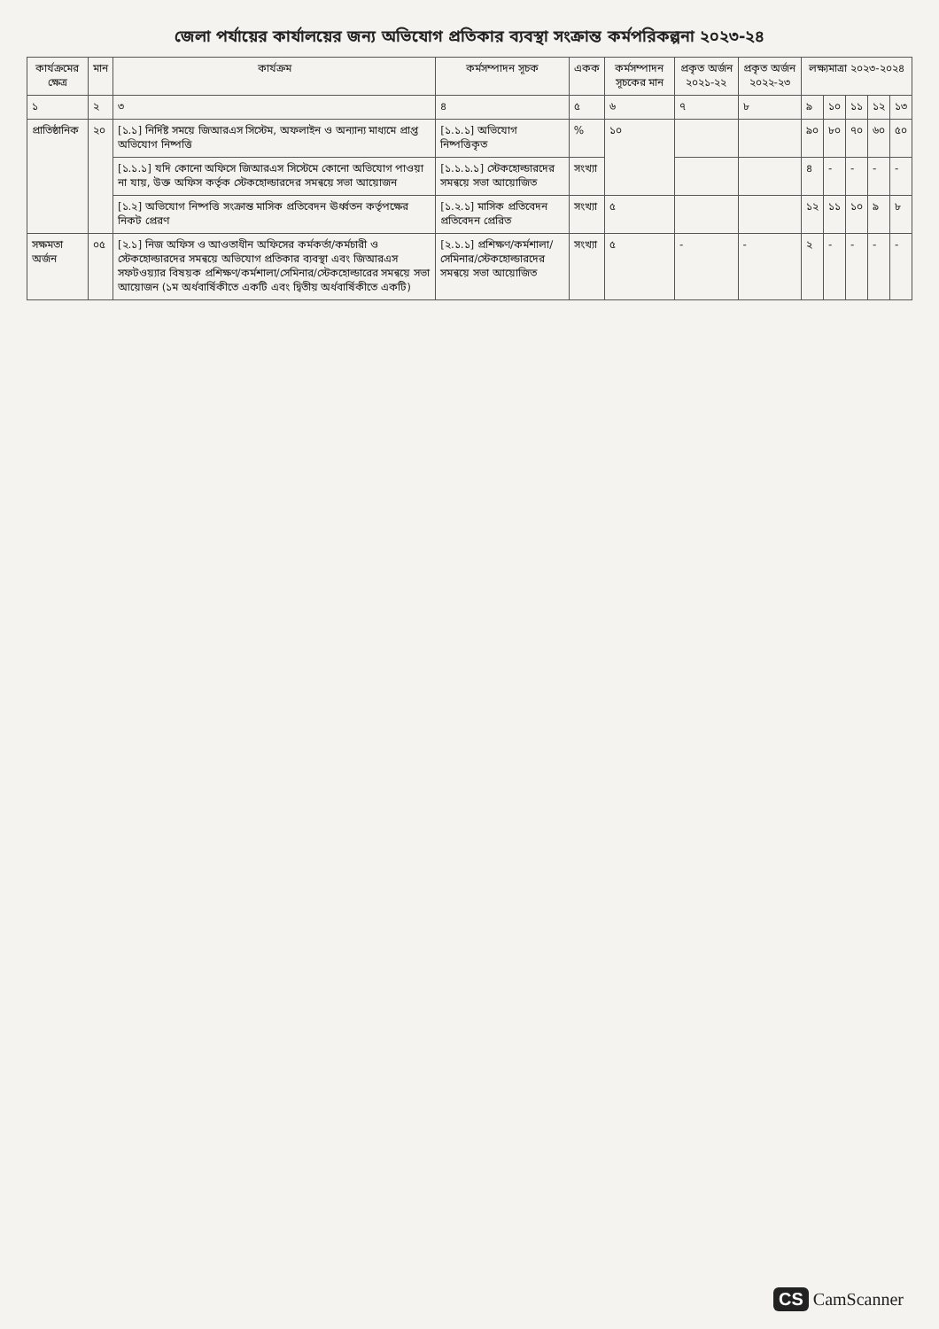জেলা পর্যায়ের কার্যালয়ের জন্য অভিযোগ প্রতিকার ব্যবস্থা সংক্রান্ত কর্মপরিকল্পনা ২০২৩-২৪
| কার্যক্রমের ক্ষেত্র | মান | কার্যক্রম | কর্মসম্পাদন সূচক | একক | কর্মসম্পাদন সূচকের মান | প্রকৃত অর্জন ২০২১-২২ | প্রকৃত অর্জন ২০২২-২৩ | লক্ষ্যমাত্রা ২০২৩-২০২৪ | | | | |
| --- | --- | --- | --- | --- | --- | --- | --- | --- | --- | --- | --- | --- |
| ১ | ২ | ৩ | ৪ | ৫ | ৬ | ৭ | ৮ | ৯ | ১০ | ১১ | ১২ | ১৩ |
| প্রাতিষ্ঠানিক | ২০ | [১.১] নির্দিষ্ট সময়ে জিআরএস সিস্টেম, অফলাইন ও অন্যান্য মাধ্যমে প্রাপ্ত অভিযোগ নিষ্পত্তি | [১.১.১] অভিযোগ নিষ্পত্তিকৃত | % | ১০ | | | ৯০ | ৮০ | ৭০ | ৬০ | ৫০ |
| | | [১.১.১] যদি কোনো অফিসে জিআরএস সিস্টেমে কোনো অভিযোগ পাওয়া না যায়, উক্ত অফিস কর্তৃক স্টেকহোল্ডারদের সমন্বয়ে সভা আয়োজন | [১.১.১.১] স্টেকহোল্ডারদের সমন্বয়ে সভা আয়োজিত | সংখ্যা | | | | ৪ | - | - | - | - |
| | | [১.২] অভিযোগ নিষ্পত্তি সংক্রান্ত মাসিক প্রতিবেদন ঊর্ধ্বতন কর্তৃপক্ষের নিকট প্রেরণ | [১.২.১] মাসিক প্রতিবেদন প্রতিবেদন প্রেরিত | সংখ্যা | ৫ | | | ১২ | ১১ | ১০ | ৯ | ৮ |
| সক্ষমতা অর্জন | ০৫ | [২.১] নিজ অফিস ও আওতাধীন অফিসের কর্মকর্তা/কর্মচারী ও স্টেকহোল্ডারদের সমন্বয়ে অভিযোগ প্রতিকার ব্যবস্থা এবং জিআরএস সফটওয়্যার বিষয়ক প্রশিক্ষণ/কর্মশালা/সেমিনার/স্টেকহোল্ডারের সমন্বয়ে সভা আয়োজন (১ম অর্ধবার্ষিকীতে একটি এবং দ্বিতীয় অর্ধবার্ষিকীতে একটি) | [২.১.১] প্রশিক্ষণ/কর্মশালা/সেমিনার/স্টেকহোল্ডারদের সমন্বয়ে সভা আয়োজিত | সংখ্যা | ৫ | - | - | ২ | - | - | - | - |
CS CamScanner